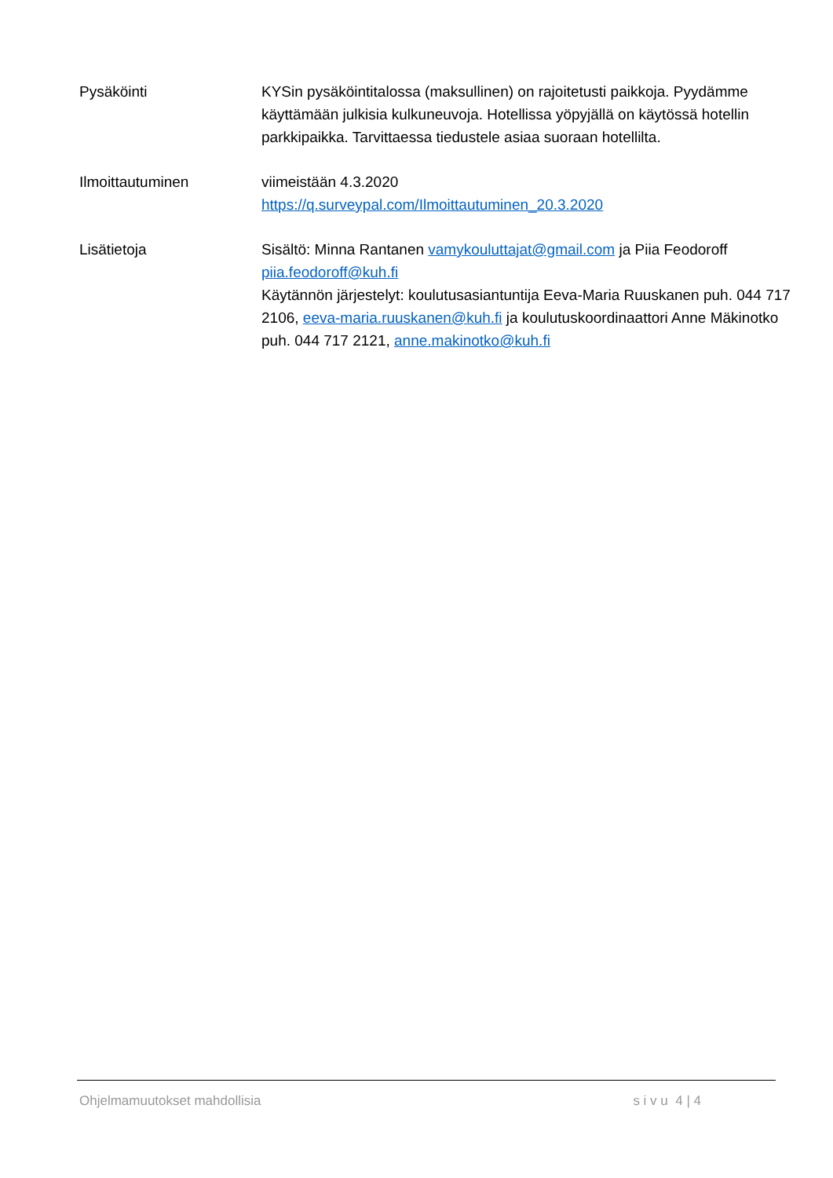Pysäköinti KYSin pysäköintitalossa (maksullinen) on rajoitetusti paikkoja. Pyydämme käyttämään julkisia kulkuneuvoja. Hotellissa yöpyjällä on käytössä hotellin parkkipaikka. Tarvittaessa tiedustele asiaa suoraan hotellilta.
Ilmoittautuminen viimeistään 4.3.2020
https://q.surveypal.com/Ilmoittautuminen_20.3.2020
Lisätietoja Sisältö: Minna Rantanen vamykouluttajat@gmail.com ja Piia Feodoroff piia.feodoroff@kuh.fi
Käytännön järjestelyt: koulutusasiantuntija Eeva-Maria Ruuskanen puh. 044 717 2106, eeva-maria.ruuskanen@kuh.fi ja koulutuskoordinaattori Anne Mäkinotko puh. 044 717 2121, anne.makinotko@kuh.fi
Ohjelmamuutokset mahdollisia s i v u 4 | 4